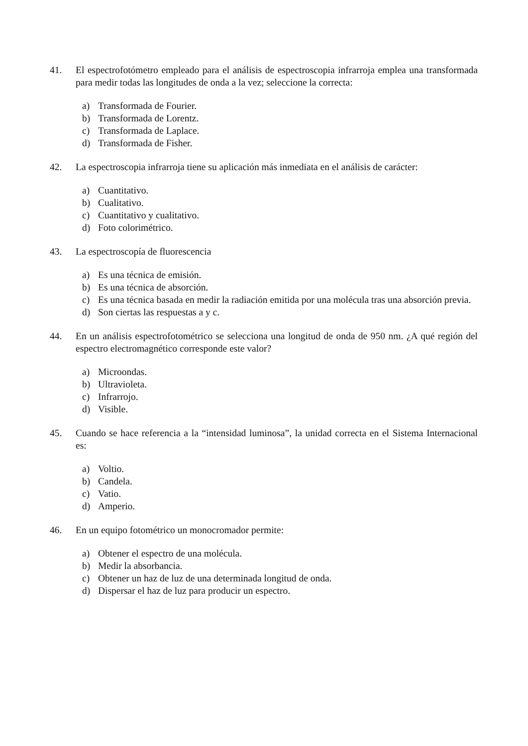41. El espectrofotómetro empleado para el análisis de espectroscopia infrarroja emplea una transformada para medir todas las longitudes de onda a la vez; seleccione la correcta:
a) Transformada de Fourier.
b) Transformada de Lorentz.
c) Transformada de Laplace.
d) Transformada de Fisher.
42. La espectroscopia infrarroja tiene su aplicación más inmediata en el análisis de carácter:
a) Cuantitativo.
b) Cualitativo.
c) Cuantitativo y cualitativo.
d) Foto colorimétrico.
43. La espectroscopía de fluorescencia
a) Es una técnica de emisión.
b) Es una técnica de absorción.
c) Es una técnica basada en medir la radiación emitida por una molécula tras una absorción previa.
d) Son ciertas las respuestas a y c.
44. En un análisis espectrofotométrico se selecciona una longitud de onda de 950 nm. ¿A qué región del espectro electromagnético corresponde este valor?
a) Microondas.
b) Ultravioleta.
c) Infrarrojo.
d) Visible.
45. Cuando se hace referencia a la “intensidad luminosa”, la unidad correcta en el Sistema Internacional es:
a) Voltio.
b) Candela.
c) Vatio.
d) Amperio.
46. En un equipo fotométrico un monocromador permite:
a) Obtener el espectro de una molécula.
b) Medir la absorbancia.
c) Obtener un haz de luz de una determinada longitud de onda.
d) Dispersar el haz de luz para producir un espectro.